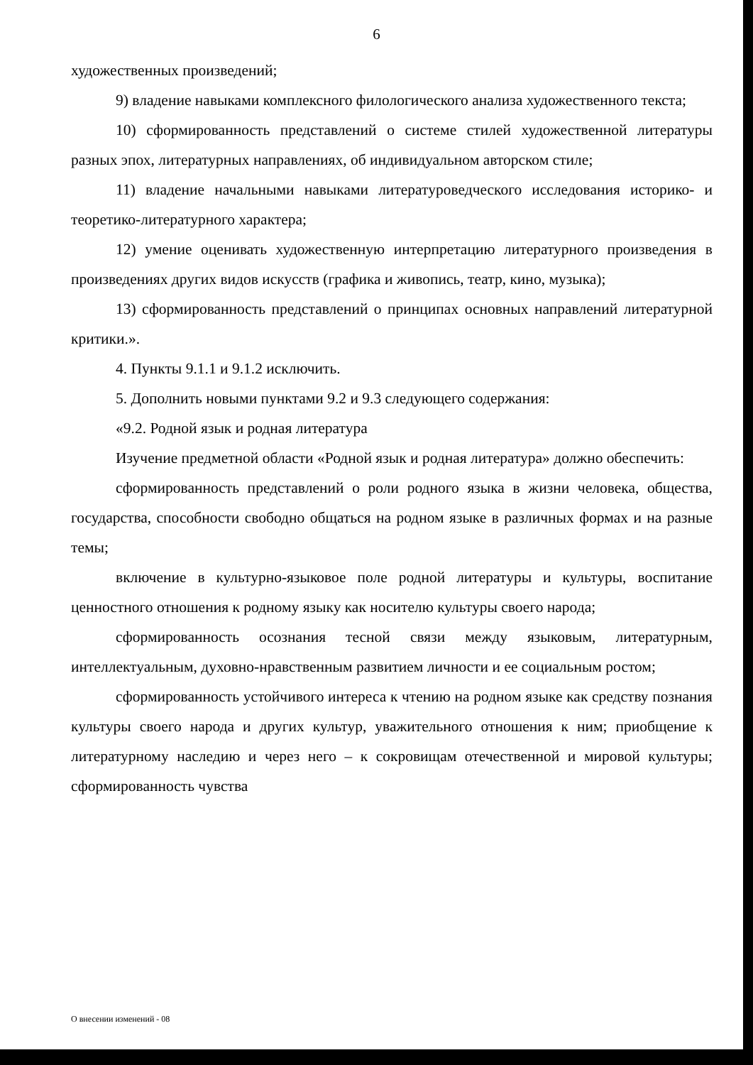6
художественных произведений;
9) владение навыками комплексного филологического анализа художественного текста;
10) сформированность представлений о системе стилей художественной литературы разных эпох, литературных направлениях, об индивидуальном авторском стиле;
11) владение начальными навыками литературоведческого исследования историко- и теоретико-литературного характера;
12) умение оценивать художественную интерпретацию литературного произведения в произведениях других видов искусств (графика и живопись, театр, кино, музыка);
13) сформированность представлений о принципах основных направлений литературной критики.».
4. Пункты 9.1.1 и 9.1.2 исключить.
5. Дополнить новыми пунктами 9.2 и 9.3 следующего содержания:
«9.2. Родной язык и родная литература
Изучение предметной области «Родной язык и родная литература» должно обеспечить:
сформированность представлений о роли родного языка в жизни человека, общества, государства, способности свободно общаться на родном языке в различных формах и на разные темы;
включение в культурно-языковое поле родной литературы и культуры, воспитание ценностного отношения к родному языку как носителю культуры своего народа;
сформированность осознания тесной связи между языковым, литературным, интеллектуальным, духовно-нравственным развитием личности и ее социальным ростом;
сформированность устойчивого интереса к чтению на родном языке как средству познания культуры своего народа и других культур, уважительного отношения к ним; приобщение к литературному наследию и через него – к сокровищам отечественной и мировой культуры; сформированность чувства
О внесении изменений - 08